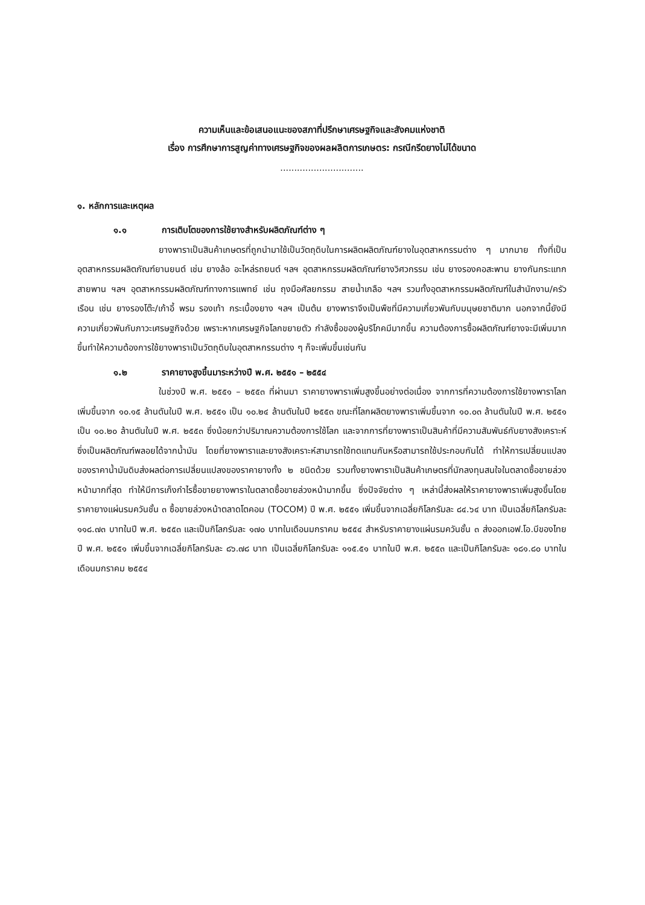ความเห็นและข้อเสนอแนะของสภาที่ปรึกษาเศรษฐกิจและสังคมแห่งชาติ
เรื่อง การศึกษาการสูญค่าทางเศรษฐกิจของผลผลิตการเกษตร: กรณีกรีดยางไม่ได้ขนาด
..............................
๑. หลักการและเหตุผล
๑.๑ การเติบโตของการใช้ยางสำหรับผลิตภัณฑ์ต่าง ๆ
ยางพาราเป็นสินค้าเกษตรที่ถูกนำมาใช้เป็นวัตถุดิบในการผลิตผลิตภัณฑ์ยางในอุตสาหกรรมต่าง ๆ มากมาย ทั้งที่เป็นอุตสาหกรรมผลิตภัณฑ์ยานยนต์ เช่น ยางล้อ อะไหล่รถยนต์ ฯลฯ อุตสาหกรรมผลิตภัณฑ์ยางวิศวกรรม เช่น ยางรองคอสะพาน ยางกันกระแทก สายพาน ฯลฯ อุตสาหกรรมผลิตภัณฑ์ทางการแพทย์ เช่น ถุงมือศัลยกรรม สายน้ำเกลือ ฯลฯ รวมทั้งอุตสาหกรรมผลิตภัณฑ์ในสำนักงาน/ครัวเรือน เช่น ยางรองโต๊ะ/เก้าอี้ พรม รองเท้า กระเบื้องยาง ฯลฯ เป็นต้น ยางพาราจึงเป็นพืชที่มีความเกี่ยวพันกับมนุษยชาติมาก นอกจากนี้ยังมีความเกี่ยวพันกับภาวะเศรษฐกิจด้วย เพราะหากเศรษฐกิจโลกขยายตัว กำลังซื้อของผู้บริโภคมีมากขึ้น ความต้องการซื้อผลิตภัณฑ์ยางจะมีเพิ่มมากขึ้นทำให้ความต้องการใช้ยางพาราเป็นวัตถุดิบในอุตสาหกรรมต่าง ๆ ก็จะเพิ่มขึ้นเช่นกัน
๑.๒ ราคายางสูงขึ้นมาระหว่างปี พ.ศ. ๒๕๕๑ – ๒๕๕๔
ในช่วงปี พ.ศ. ๒๕๕๑ – ๒๕๕๓ ที่ผ่านมา ราคายางพาราเพิ่มสูงขึ้นอย่างต่อเนื่อง จากการที่ความต้องการใช้ยางพาราโลกเพิ่มขึ้นจาก ๑๐.๑๕ ล้านตันในปี พ.ศ. ๒๕๕๑ เป็น ๑๐.๒๔ ล้านตันในปี ๒๕๕๓ ขณะที่โลกผลิตยางพาราเพิ่มขึ้นจาก ๑๐.๐๓ ล้านตันในปี พ.ศ. ๒๕๕๑ เป็น ๑๐.๒๐ ล้านตันในปี พ.ศ. ๒๕๕๓ ซึ่งน้อยกว่าปริมาณความต้องการใช้โลก และจากการที่ยางพาราเป็นสินค้าที่มีความสัมพันธ์กับยางสังเคราะห์ซึ่งเป็นผลิตภัณฑ์พลอยได้จากน้ำมัน โดยที่ยางพาราและยางสังเคราะห์สามารถใช้ทดแทนกันหรือสามารถใช้ประกอบกันได้ ทำให้การเปลี่ยนแปลงของราคาน้ำมันดิบส่งผลต่อการเปลี่ยนแปลงของราคายางทั้ง ๒ ชนิดด้วย รวมทั้งยางพาราเป็นสินค้าเกษตรที่นักลงทุนสนใจในตลาดซื้อขายล่วงหน้ามากที่สุด ทำให้มีการเก็งกำไรซื้อขายยางพาราในตลาดซื้อขายล่วงหน้ามากขึ้น ซึ่งปัจจัยต่าง ๆ เหล่านี้ส่งผลให้ราคายางพาราเพิ่มสูงขึ้นโดยราคายางแผ่นรมควันชั้น ๓ ซื้อขายล่วงหน้าตลาดโตคอม (TOCOM) ปี พ.ศ. ๒๕๕๑ เพิ่มขึ้นจากเฉลี่ยกิโลกรัมละ ๘๔.๖๔ บาท เป็นเฉลี่ยกิโลกรัมละ ๑๑๘.๗๓ บาทในปี พ.ศ. ๒๕๕๓ และเป็นกิโลกรัมละ ๑๗๐ บาทในเดือนมกราคม ๒๕๕๔ สำหรับราคายางแผ่นรมควันชั้น ๓ ส่งออกเอฟ.โอ.บีของไทย ปี พ.ศ. ๒๕๕๑ เพิ่มขึ้นจากเฉลี่ยกิโลกรัมละ ๘๖.๗๘ บาท เป็นเฉลี่ยกิโลกรัมละ ๑๑๕.๕๑ บาทในปี พ.ศ. ๒๕๕๓ และเป็นกิโลกรัมละ ๑๘๑.๘๐ บาทในเดือนมกราคม ๒๕๕๔